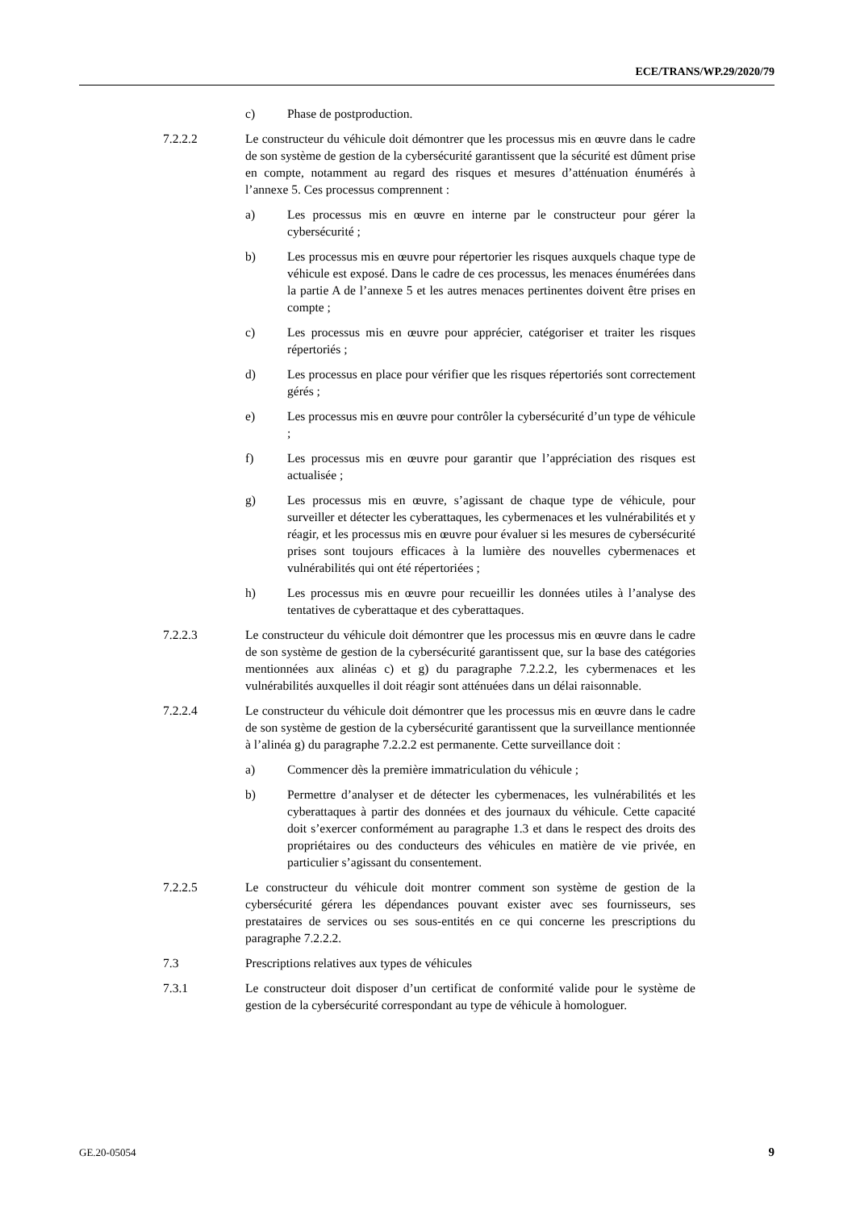ECE/TRANS/WP.29/2020/79
c) Phase de postproduction.
7.2.2.2 Le constructeur du véhicule doit démontrer que les processus mis en œuvre dans le cadre de son système de gestion de la cybersécurité garantissent que la sécurité est dûment prise en compte, notamment au regard des risques et mesures d’atténuation énumérés à l’annexe 5. Ces processus comprennent :
a) Les processus mis en œuvre en interne par le constructeur pour gérer la cybersécurité ;
b) Les processus mis en œuvre pour répertorier les risques auxquels chaque type de véhicule est exposé. Dans le cadre de ces processus, les menaces énumérées dans la partie A de l’annexe 5 et les autres menaces pertinentes doivent être prises en compte ;
c) Les processus mis en œuvre pour apprécier, catégoriser et traiter les risques répertoriés ;
d) Les processus en place pour vérifier que les risques répertoriés sont correctement gérés ;
e) Les processus mis en œuvre pour contrôler la cybersécurité d’un type de véhicule ;
f) Les processus mis en œuvre pour garantir que l’appréciation des risques est actualisée ;
g) Les processus mis en œuvre, s’agissant de chaque type de véhicule, pour surveiller et détecter les cyberattaques, les cybermenaces et les vulnérabilités et y réagir, et les processus mis en œuvre pour évaluer si les mesures de cybersécurité prises sont toujours efficaces à la lumière des nouvelles cybermenaces et vulnérabilités qui ont été répertoriées ;
h) Les processus mis en œuvre pour recueillir les données utiles à l’analyse des tentatives de cyberattaque et des cyberattaques.
7.2.2.3 Le constructeur du véhicule doit démontrer que les processus mis en œuvre dans le cadre de son système de gestion de la cybersécurité garantissent que, sur la base des catégories mentionnées aux alinéas c) et g) du paragraphe 7.2.2.2, les cybermenaces et les vulnérabilités auxquelles il doit réagir sont atténuées dans un délai raisonnable.
7.2.2.4 Le constructeur du véhicule doit démontrer que les processus mis en œuvre dans le cadre de son système de gestion de la cybersécurité garantissent que la surveillance mentionnée à l’alinéa g) du paragraphe 7.2.2.2 est permanente. Cette surveillance doit :
a) Commencer dès la première immatriculation du véhicule ;
b) Permettre d’analyser et de détecter les cybermenaces, les vulnérabilités et les cyberattaques à partir des données et des journaux du véhicule. Cette capacité doit s’exercer conformément au paragraphe 1.3 et dans le respect des droits des propriétaires ou des conducteurs des véhicules en matière de vie privée, en particulier s’agissant du consentement.
7.2.2.5 Le constructeur du véhicule doit montrer comment son système de gestion de la cybersécurité gérera les dépendances pouvant exister avec ses fournisseurs, ses prestataires de services ou ses sous-entités en ce qui concerne les prescriptions du paragraphe 7.2.2.2.
7.3 Prescriptions relatives aux types de véhicules
7.3.1 Le constructeur doit disposer d’un certificat de conformité valide pour le système de gestion de la cybersécurité correspondant au type de véhicule à homologuer.
GE.20-05054 9